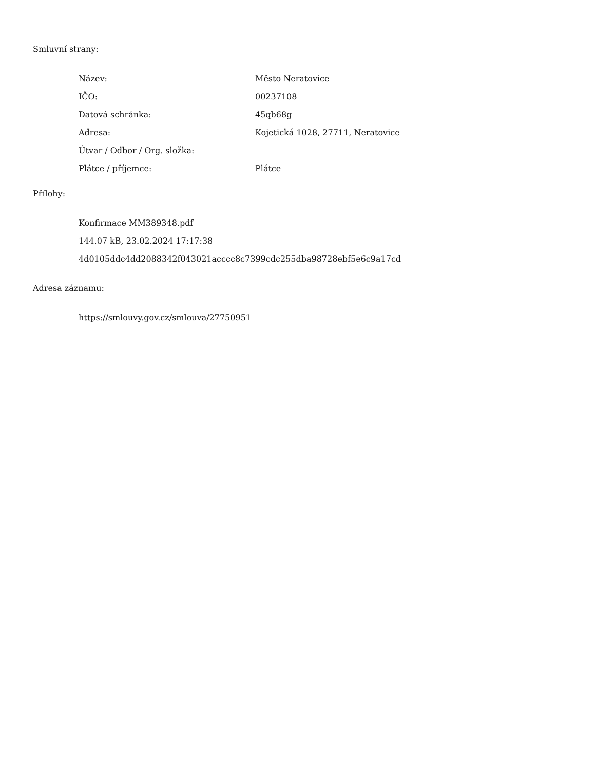Smluvní strany:
| Název: | Město Neratovice |
| IČO: | 00237108 |
| Datová schránka: | 45qb68g |
| Adresa: | Kojetická 1028, 27711, Neratovice |
| Útvar / Odbor / Org. složka: | |
| Plátce / příjemce: | Plátce |
Přílohy:
Konfirmace MM389348.pdf
144.07 kB, 23.02.2024 17:17:38
4d0105ddc4dd2088342f043021acccc8c7399cdc255dba98728ebf5e6c9a17cd
Adresa záznamu:
https://smlouvy.gov.cz/smlouva/27750951